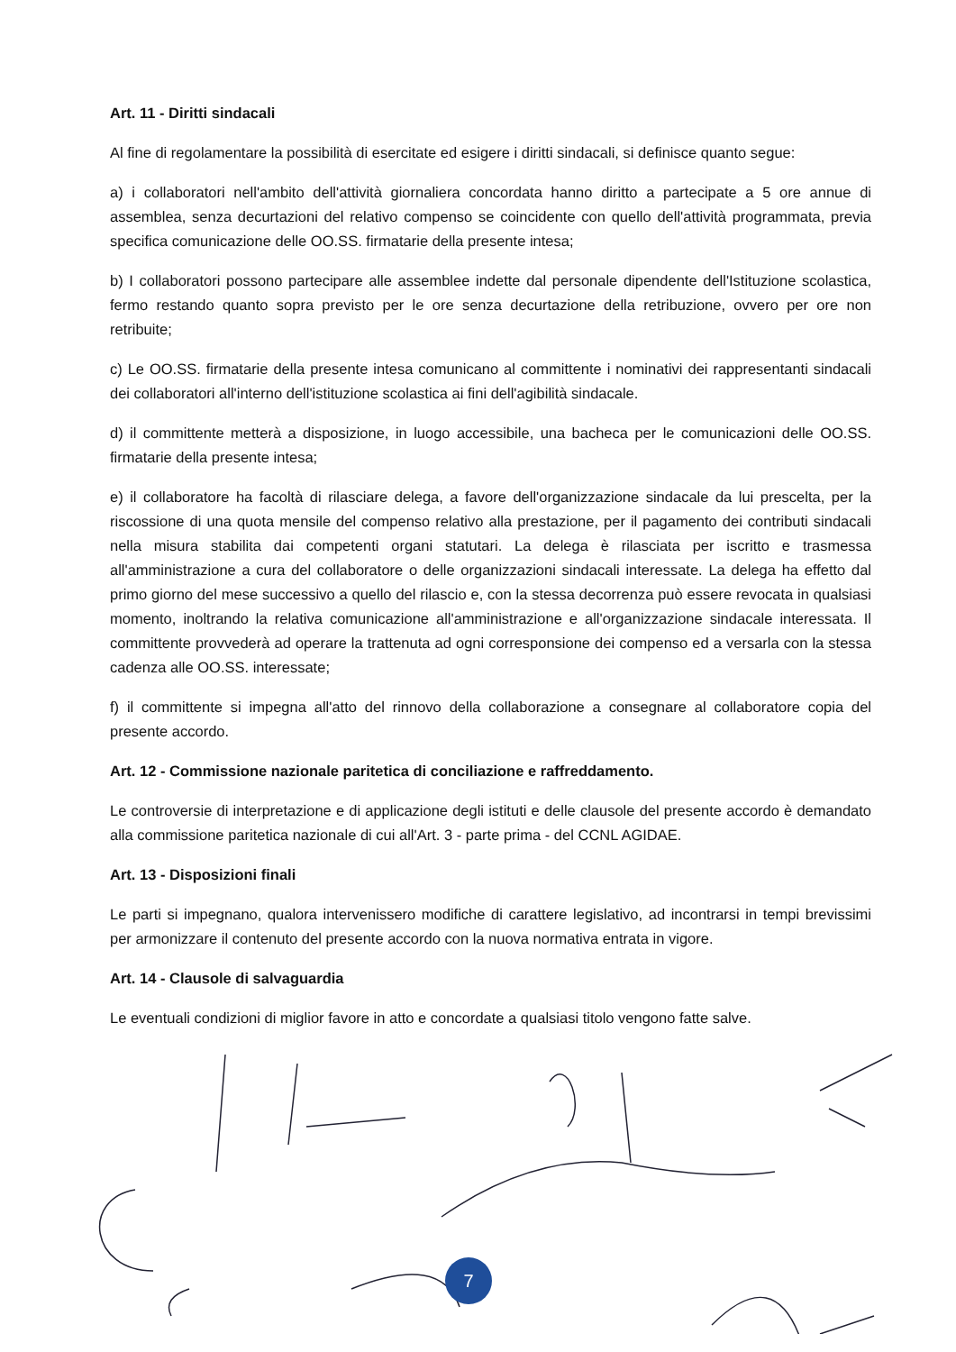Art. 11 - Diritti sindacali
Al fine di regolamentare la possibilità di esercitate ed esigere i diritti sindacali, si definisce quanto segue:
a) i collaboratori nell'ambito dell'attività giornaliera concordata hanno diritto a partecipate a 5 ore annue di assemblea, senza decurtazioni del relativo compenso se coincidente con quello dell'attività programmata, previa specifica comunicazione delle OO.SS. firmatarie della presente intesa;
b) I collaboratori possono partecipare alle assemblee indette dal personale dipendente dell'Istituzione scolastica, fermo restando quanto sopra previsto per le ore senza decurtazione della retribuzione, ovvero per ore non retribuite;
c) Le OO.SS. firmatarie della presente intesa comunicano al committente i nominativi dei rappresentanti sindacali dei collaboratori all'interno dell'istituzione scolastica ai fini dell'agibilità sindacale.
d) il committente metterà a disposizione, in luogo accessibile, una bacheca per le comunicazioni delle OO.SS. firmatarie della presente intesa;
e) il collaboratore ha facoltà di rilasciare delega, a favore dell'organizzazione sindacale da lui prescelta, per la riscossione di una quota mensile del compenso relativo alla prestazione, per il pagamento dei contributi sindacali nella misura stabilita dai competenti organi statutari. La delega è rilasciata per iscritto e trasmessa all'amministrazione a cura del collaboratore o delle organizzazioni sindacali interessate. La delega ha effetto dal primo giorno del mese successivo a quello del rilascio e, con la stessa decorrenza può essere revocata in qualsiasi momento, inoltrando la relativa comunicazione all'amministrazione e all'organizzazione sindacale interessata. Il committente provvederà ad operare la trattenuta ad ogni corresponsione dei compenso ed a versarla con la stessa cadenza alle OO.SS. interessate;
f) il committente si impegna all'atto del rinnovo della collaborazione a consegnare al collaboratore copia del presente accordo.
Art. 12 - Commissione nazionale paritetica di conciliazione e raffreddamento.
Le controversie di interpretazione e di applicazione degli istituti e delle clausole del presente accordo è demandato alla commissione paritetica nazionale di cui all'Art. 3 - parte prima - del CCNL AGIDAE.
Art. 13 - Disposizioni finali
Le parti si impegnano, qualora intervenissero modifiche di carattere legislativo, ad incontrarsi in tempi brevissimi per armonizzare il contenuto del presente accordo con la nuova normativa entrata in vigore.
Art. 14 - Clausole di salvaguardia
Le eventuali condizioni di miglior favore in atto e concordate a qualsiasi titolo vengono fatte salve.
7